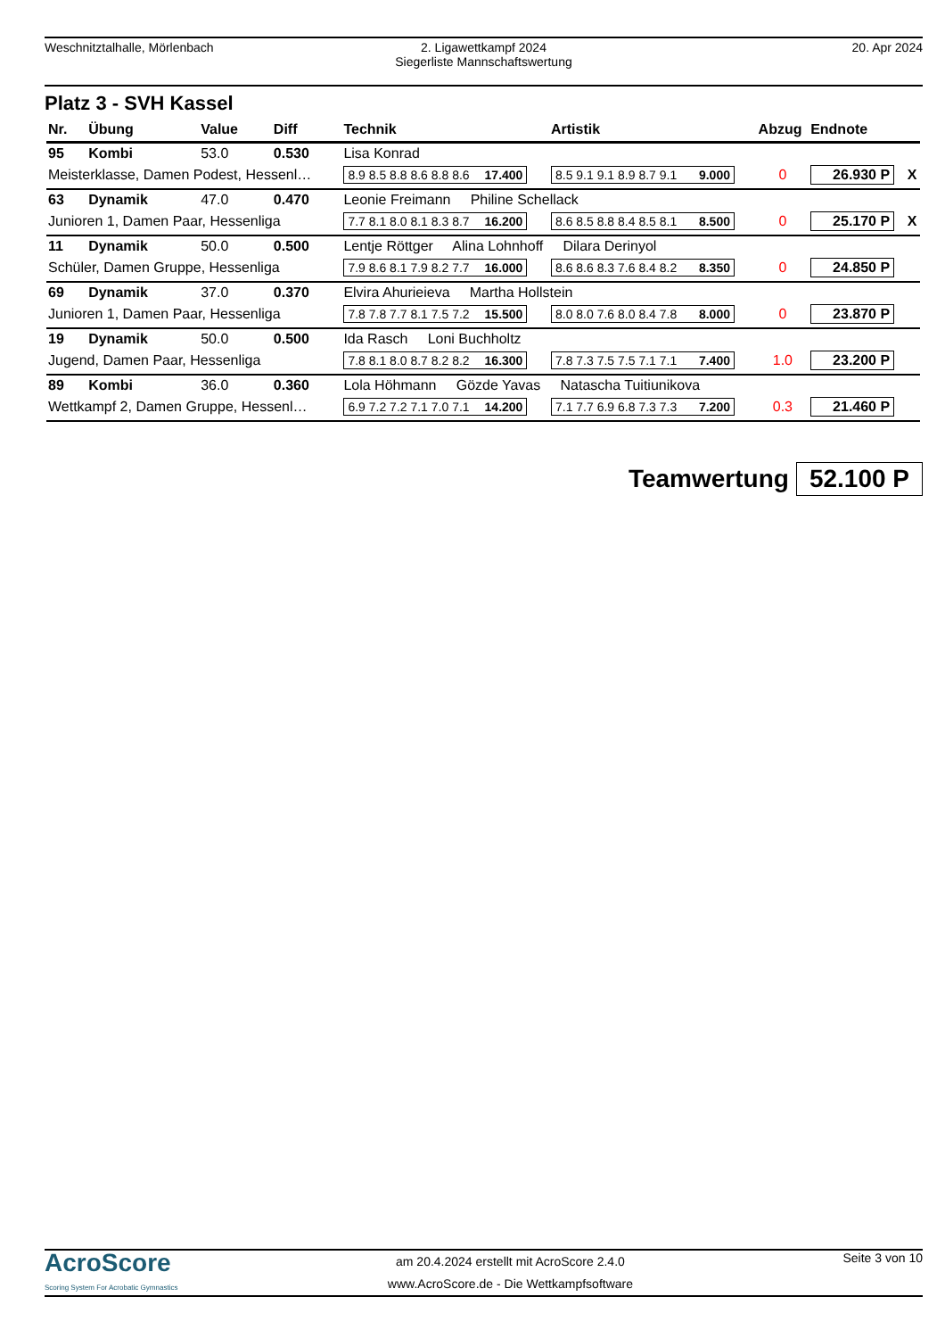Weschnitztalhalle, Mörlenbach 2. Ligawettkampf 2024
Siegerliste Mannschaftswertung
20. Apr 2024
Platz 3 - SVH Kassel
| Nr. | Übung | Value | Diff | Technik | Artistik | Abzug | Endnote | |
| --- | --- | --- | --- | --- | --- | --- | --- | --- |
| 95 | Kombi | 53.0 | 0.530 | Lisa Konrad | | | | |
| Meisterklasse, Damen Podest, Hessenl… | | | | 8.9 8.5 8.8 8.6 8.8 8.6 17.400 | 8.5 9.1 9.1 8.9 8.7 9.1 9.000 | 0 | 26.930 P | X |
| 63 | Dynamik | 47.0 | 0.470 | Leonie Freimann Philine Schellack | | | | |
| Junioren 1, Damen Paar, Hessenliga | | | | 7.7 8.1 8.0 8.1 8.3 8.7 16.200 | 8.6 8.5 8.8 8.4 8.5 8.1 8.500 | 0 | 25.170 P | X |
| 11 | Dynamik | 50.0 | 0.500 | Lentje Röttger Alina Lohnhoff Dilara Derinyol | | | | |
| Schüler, Damen Gruppe, Hessenliga | | | | 7.9 8.6 8.1 7.9 8.2 7.7 16.000 | 8.6 8.6 8.3 7.6 8.4 8.2 8.350 | 0 | 24.850 P | |
| 69 | Dynamik | 37.0 | 0.370 | Elvira Ahurieieva Martha Hollstein | | | | |
| Junioren 1, Damen Paar, Hessenliga | | | | 7.8 7.8 7.7 8.1 7.5 7.2 15.500 | 8.0 8.0 7.6 8.0 8.4 7.8 8.000 | 0 | 23.870 P | |
| 19 | Dynamik | 50.0 | 0.500 | Ida Rasch Loni Buchholtz | | | | |
| Jugend, Damen Paar, Hessenliga | | | | 7.8 8.1 8.0 8.7 8.2 8.2 16.300 | 7.8 7.3 7.5 7.5 7.1 7.1 7.400 | 1.0 | 23.200 P | |
| 89 | Kombi | 36.0 | 0.360 | Lola Höhmann Gözde Yavas Natascha Tuitiunikova | | | | |
| Wettkampf 2, Damen Gruppe, Hessenl… | | | | 6.9 7.2 7.2 7.1 7.0 7.1 14.200 | 7.1 7.7 6.9 6.8 7.3 7.3 7.200 | 0.3 | 21.460 P | |
Teamwertung 52.100 P
AcroScore
Scoring System For Acrobatic Gymnastics
am 20.4.2024 erstellt mit AcroScore 2.4.0
www.AcroScore.de - Die Wettkampfsoftware
Seite 3 von 10